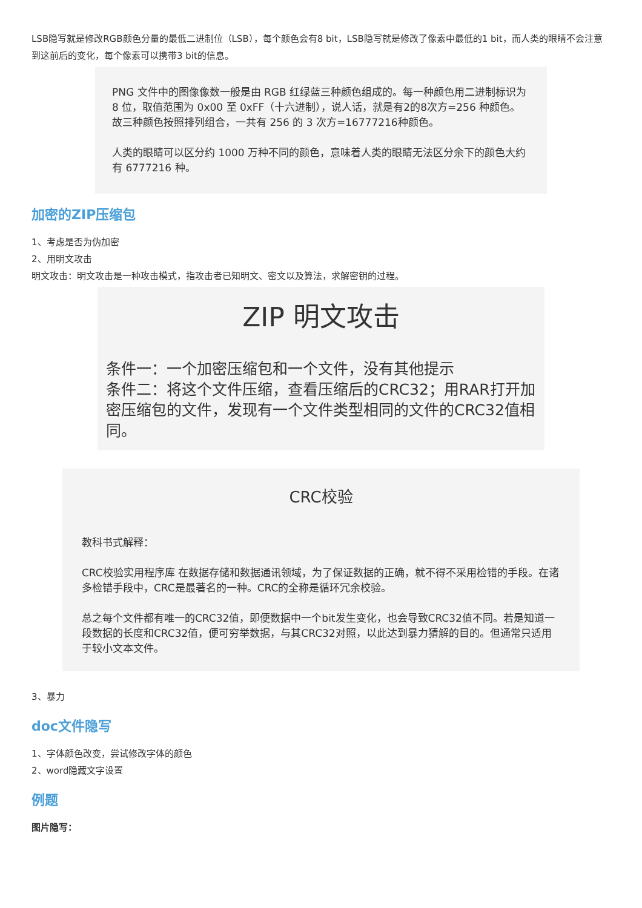LSB隐写就是修改RGB颜色分量的最低二进制位（LSB），每个颜色会有8 bit，LSB隐写就是修改了像素中最低的1 bit，而人类的眼睛不会注意到这前后的变化，每个像素可以携带3 bit的信息。
PNG 文件中的图像像数一般是由 RGB 红绿蓝三种颜色组成的。每一种颜色用二进制标识为 8 位，取值范围为 0x00 至 0xFF（十六进制），说人话，就是有2的8次方=256 种颜色。故三种颜色按照排列组合，一共有 256 的 3 次方=16777216种颜色。
人类的眼睛可以区分约 1000 万种不同的颜色，意味着人类的眼睛无法区分余下的颜色大约有 6777216 种。
加密的ZIP压缩包
1、考虑是否为伪加密
2、用明文攻击
明文攻击：明文攻击是一种攻击模式，指攻击者已知明文、密文以及算法，求解密钥的过程。
ZIP 明文攻击
条件一：一个加密压缩包和一个文件，没有其他提示
条件二：将这个文件压缩，查看压缩后的CRC32；用RAR打开加密压缩包的文件，发现有一个文件类型相同的文件的CRC32值相同。
CRC校验
教科书式解释：
CRC校验实用程序库 在数据存储和数据通讯领域，为了保证数据的正确，就不得不采用检错的手段。在诸多检错手段中，CRC是最著名的一种。CRC的全称是循环冗余校验。
总之每个文件都有唯一的CRC32值，即便数据中一个bit发生变化，也会导致CRC32值不同。若是知道一段数据的长度和CRC32值，便可穷举数据，与其CRC32对照，以此达到暴力猜解的目的。但通常只适用于较小文本文件。
3、暴力
doc文件隐写
1、字体颜色改变，尝试修改字体的颜色
2、word隐藏文字设置
例题
图片隐写：